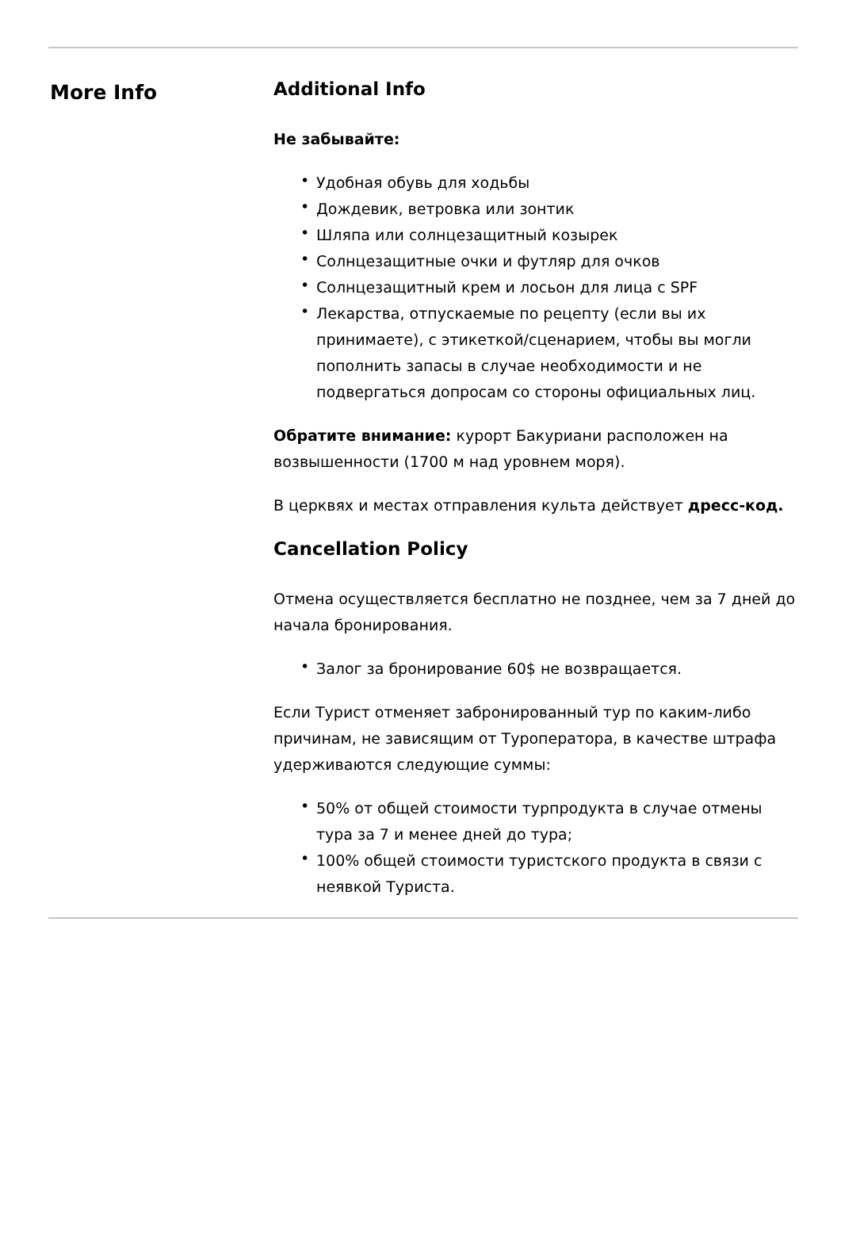More Info
Additional Info
Не забывайте:
• Удобная обувь для ходьбы
• Дождевик, ветровка или зонтик
• Шляпа или солнцезащитный козырек
• Солнцезащитные очки и футляр для очков
• Солнцезащитный крем и лосьон для лица с SPF
• Лекарства, отпускаемые по рецепту (если вы их принимаете), с этикеткой/сценарием, чтобы вы могли пополнить запасы в случае необходимости и не подвергаться допросам со стороны официальных лиц.
Обратите внимание: курорт Бакуриани расположен на возвышенности (1700 м над уровнем моря).
В церквях и местах отправления культа действует дресс-код.
Cancellation Policy
Отмена осуществляется бесплатно не позднее, чем за 7 дней до начала бронирования.
• Залог за бронирование 60$ не возвращается.
Если Турист отменяет забронированный тур по каким-либо причинам, не зависящим от Туроператора, в качестве штрафа удерживаются следующие суммы:
• 50% от общей стоимости турпродукта в случае отмены тура за 7 и менее дней до тура;
• 100% общей стоимости туристского продукта в связи с неявкой Туриста.